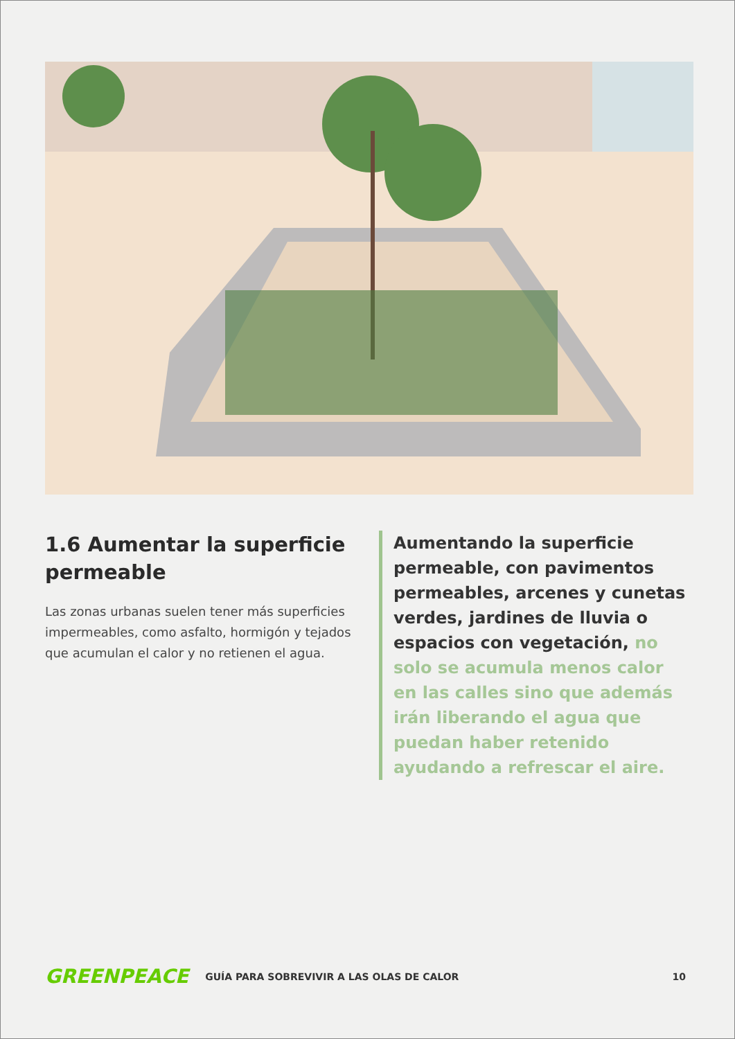1.6 Aumentar la superficie permeable
Las zonas urbanas suelen tener más superficies impermeables, como asfalto, hormigón y tejados que acumulan el calor y no retienen el agua.
Aumentando la superficie permeable, con pavimentos permeables, arcenes y cunetas verdes, jardines de lluvia o espacios con vegetación, no solo se acumula menos calor en las calles sino que además irán liberando el agua que puedan haber retenido ayudando a refrescar el aire.
GREENPEACE GUÍA PARA SOBREVIVIR A LAS OLAS DE CALOR 10